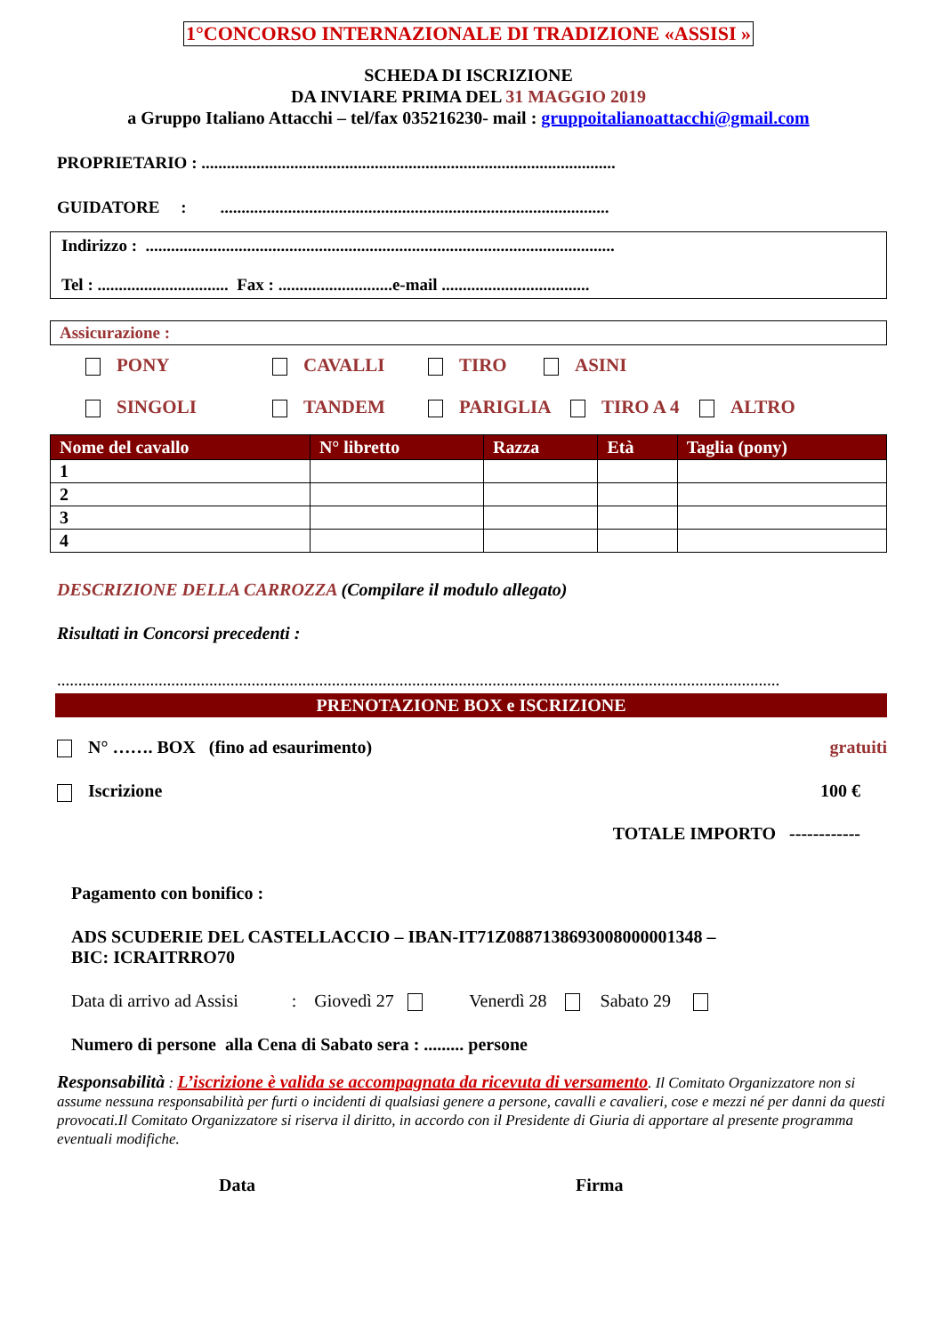1°CONCORSO INTERNAZIONALE DI TRADIZIONE «ASSISI »
SCHEDA DI ISCRIZIONE
DA INVIARE PRIMA DEL 31 MAGGIO 2019
a Gruppo Italiano Attacchi – tel/fax 035216230- mail : gruppoitalianoattacchi@gmail.com
PROPRIETARIO : ..................................................................................................
GUIDATORE : ............................................................................................
Indirizzo : ...............................................................................................................
Tel : ............................... Fax : ...........................e-mail ...................................
Assicurazione :
PONY CAVALLI TIRO ASINI
SINGOLI TANDEM PARIGLIA TIRO A 4 ALTRO
| Nome del cavallo | N° libretto | Razza | Età | Taglia (pony) |
| --- | --- | --- | --- | --- |
| 1 | | | | |
| 2 | | | | |
| 3 | | | | |
| 4 | | | | |
DESCRIZIONE DELLA CARROZZA (Compilare il modulo allegato)
Risultati in Concorsi precedenti :
...........................................................................................................................................................................
PRENOTAZIONE BOX e ISCRIZIONE
N° ……. BOX (fino ad esaurimento) gratuiti
Iscrizione 100 €
TOTALE IMPORTO ------------
Pagamento con bonifico :
ADS SCUDERIE DEL CASTELLACCIO – IBAN-IT71Z0887138693008000001348 –
BIC: ICRAITRRO70
Data di arrivo ad Assisi : Giovedì 27 Venerdì 28 Sabato 29
Numero di persone alla Cena di Sabato sera : ......... persone
Responsabilità : L’iscrizione è valida se accompagnata da ricevuta di versamento. Il Comitato Organizzatore non si assume nessuna responsabilità per furti o incidenti di qualsiasi genere a persone, cavalli e cavalieri, cose e mezzi né per danni da questi provocati.Il Comitato Organizzatore si riserva il diritto, in accordo con il Presidente di Giuria di apportare al presente programma eventuali modifiche.
Data Firma